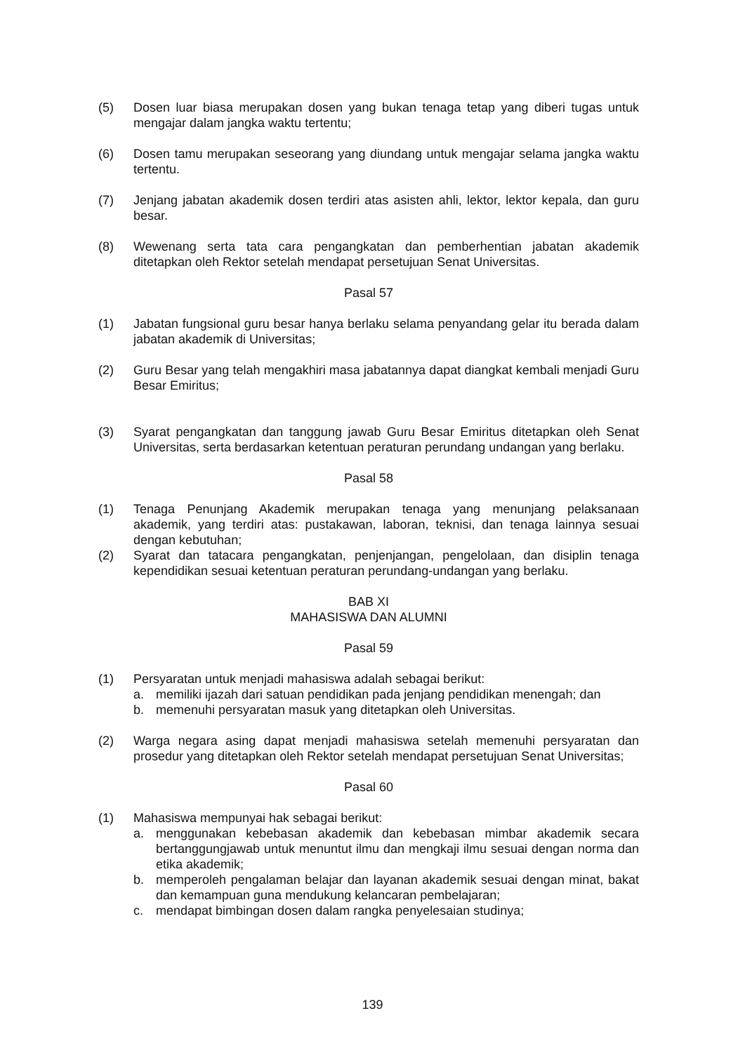(5) Dosen luar biasa merupakan dosen yang bukan tenaga tetap yang diberi tugas untuk mengajar dalam jangka waktu tertentu;
(6) Dosen tamu merupakan seseorang yang diundang untuk mengajar selama jangka waktu tertentu.
(7) Jenjang jabatan akademik dosen terdiri atas asisten ahli, lektor, lektor kepala, dan guru besar.
(8) Wewenang serta tata cara pengangkatan dan pemberhentian jabatan akademik ditetapkan oleh Rektor setelah mendapat persetujuan Senat Universitas.
Pasal 57
(1) Jabatan fungsional guru besar hanya berlaku selama penyandang gelar itu berada dalam jabatan akademik di Universitas;
(2) Guru Besar yang telah mengakhiri masa jabatannya dapat diangkat kembali menjadi Guru Besar Emiritus;
(3) Syarat pengangkatan dan tanggung jawab Guru Besar Emiritus ditetapkan oleh Senat Universitas, serta berdasarkan ketentuan peraturan perundang undangan yang berlaku.
Pasal 58
(1) Tenaga Penunjang Akademik merupakan tenaga yang menunjang pelaksanaan akademik, yang terdiri atas: pustakawan, laboran, teknisi, dan tenaga lainnya sesuai dengan kebutuhan;
(2) Syarat dan tatacara pengangkatan, penjenjangan, pengelolaan, dan disiplin tenaga kependidikan sesuai ketentuan peraturan perundang-undangan yang berlaku.
BAB XI
MAHASISWA DAN ALUMNI
Pasal 59
(1) Persyaratan untuk menjadi mahasiswa adalah sebagai berikut:
a. memiliki ijazah dari satuan pendidikan pada jenjang pendidikan menengah; dan
b. memenuhi persyaratan masuk yang ditetapkan oleh Universitas.
(2) Warga negara asing dapat menjadi mahasiswa setelah memenuhi persyaratan dan prosedur yang ditetapkan oleh Rektor setelah mendapat persetujuan Senat Universitas;
Pasal 60
(1) Mahasiswa mempunyai hak sebagai berikut:
a. menggunakan kebebasan akademik dan kebebasan mimbar akademik secara bertanggungjawab untuk menuntut ilmu dan mengkaji ilmu sesuai dengan norma dan etika akademik;
b. memperoleh pengalaman belajar dan layanan akademik sesuai dengan minat, bakat dan kemampuan guna mendukung kelancaran pembelajaran;
c. mendapat bimbingan dosen dalam rangka penyelesaian studinya;
139